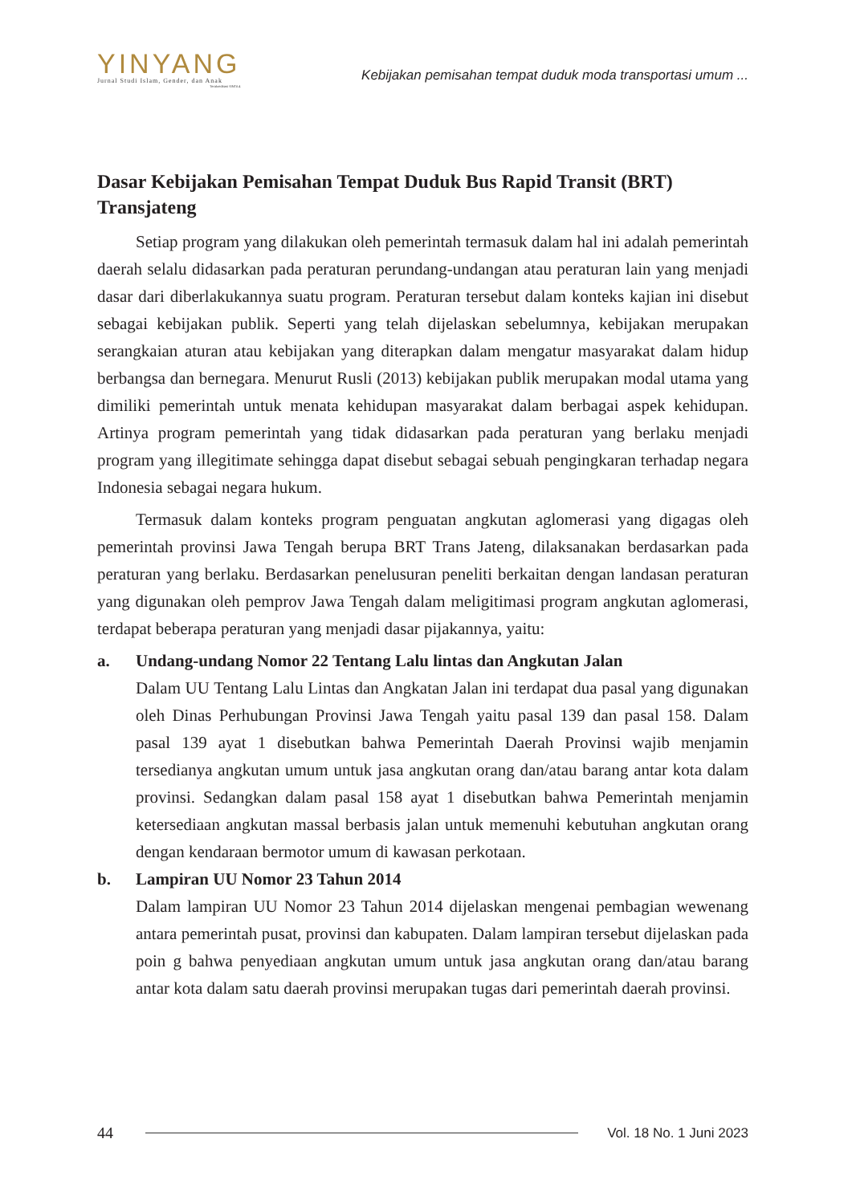YINYANG
Jurnal Studi Islam, Gender, dan Anak
Terakreditasi SINTA 4
Kebijakan pemisahan tempat duduk moda transportasi umum ...
Dasar Kebijakan Pemisahan Tempat Duduk Bus Rapid Transit (BRT) Transjateng
Setiap program yang dilakukan oleh pemerintah termasuk dalam hal ini adalah pemerintah daerah selalu didasarkan pada peraturan perundang-undangan atau peraturan lain yang menjadi dasar dari diberlakukannya suatu program. Peraturan tersebut dalam konteks kajian ini disebut sebagai kebijakan publik. Seperti yang telah dijelaskan sebelumnya, kebijakan merupakan serangkaian aturan atau kebijakan yang diterapkan dalam mengatur masyarakat dalam hidup berbangsa dan bernegara. Menurut Rusli (2013) kebijakan publik merupakan modal utama yang dimiliki pemerintah untuk menata kehidupan masyarakat dalam berbagai aspek kehidupan. Artinya program pemerintah yang tidak didasarkan pada peraturan yang berlaku menjadi program yang illegitimate sehingga dapat disebut sebagai sebuah pengingkaran terhadap negara Indonesia sebagai negara hukum.
Termasuk dalam konteks program penguatan angkutan aglomerasi yang digagas oleh pemerintah provinsi Jawa Tengah berupa BRT Trans Jateng, dilaksanakan berdasarkan pada peraturan yang berlaku. Berdasarkan penelusuran peneliti berkaitan dengan landasan peraturan yang digunakan oleh pemprov Jawa Tengah dalam meligitimasi program angkutan aglomerasi, terdapat beberapa peraturan yang menjadi dasar pijakannya, yaitu:
a. Undang-undang Nomor 22 Tentang Lalu lintas dan Angkutan Jalan
Dalam UU Tentang Lalu Lintas dan Angkatan Jalan ini terdapat dua pasal yang digunakan oleh Dinas Perhubungan Provinsi Jawa Tengah yaitu pasal 139 dan pasal 158. Dalam pasal 139 ayat 1 disebutkan bahwa Pemerintah Daerah Provinsi wajib menjamin tersedianya angkutan umum untuk jasa angkutan orang dan/atau barang antar kota dalam provinsi. Sedangkan dalam pasal 158 ayat 1 disebutkan bahwa Pemerintah menjamin ketersediaan angkutan massal berbasis jalan untuk memenuhi kebutuhan angkutan orang dengan kendaraan bermotor umum di kawasan perkotaan.
b. Lampiran UU Nomor 23 Tahun 2014
Dalam lampiran UU Nomor 23 Tahun 2014 dijelaskan mengenai pembagian wewenang antara pemerintah pusat, provinsi dan kabupaten. Dalam lampiran tersebut dijelaskan pada poin g bahwa penyediaan angkutan umum untuk jasa angkutan orang dan/atau barang antar kota dalam satu daerah provinsi merupakan tugas dari pemerintah daerah provinsi.
44 Vol. 18 No. 1 Juni 2023